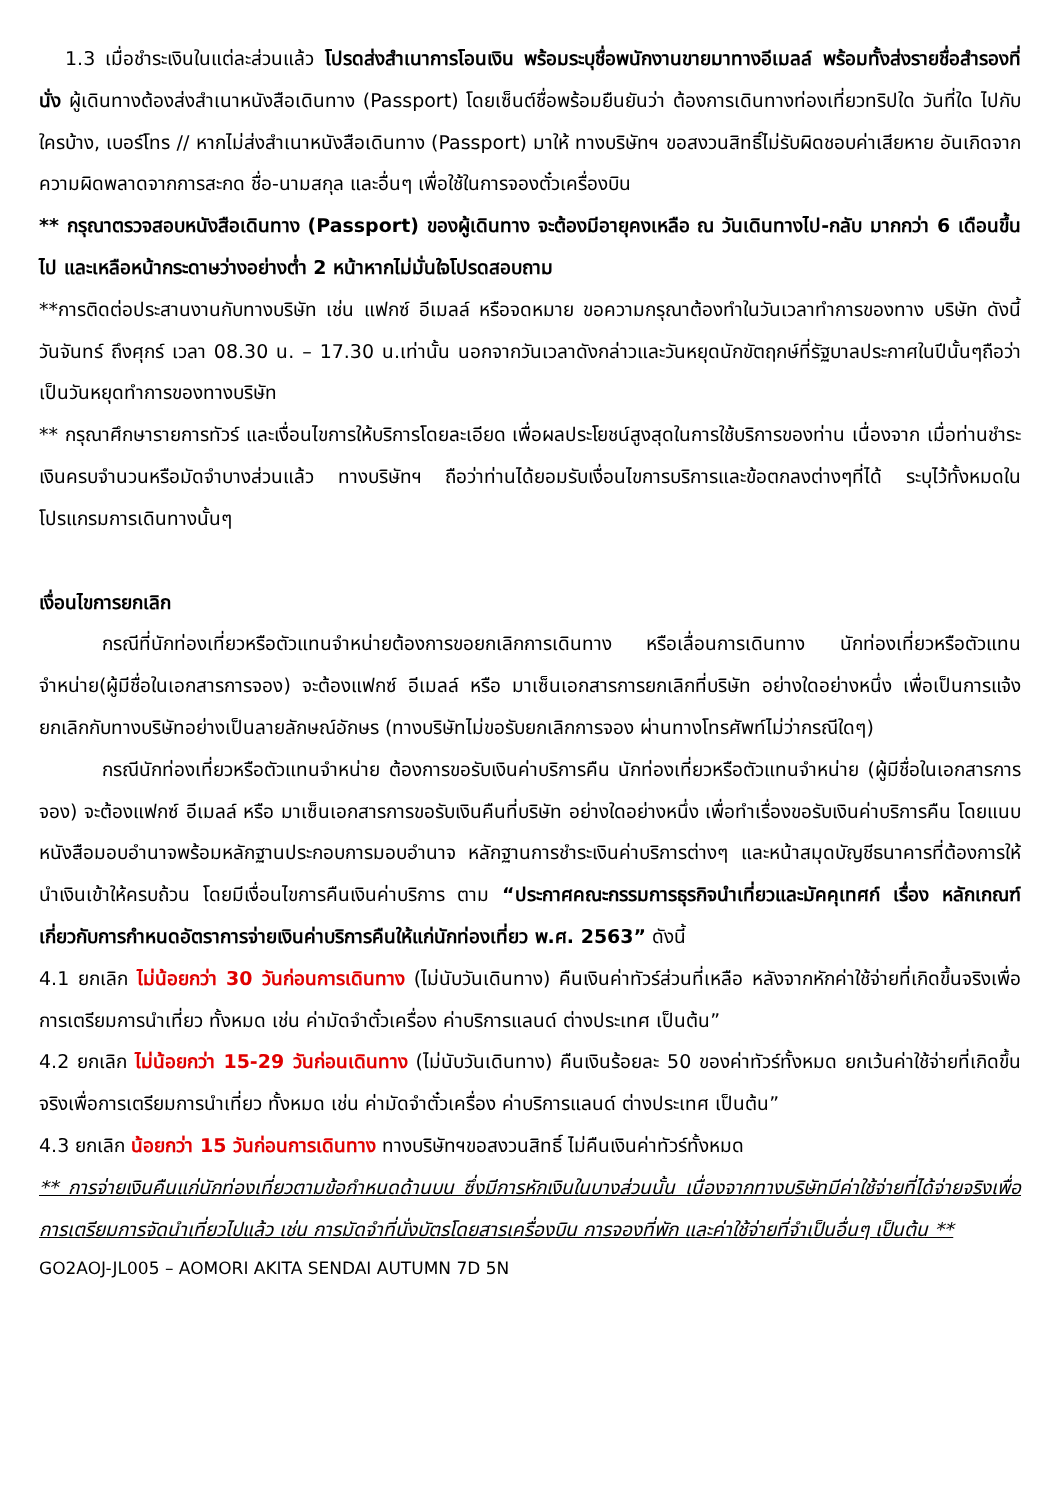1.3 เมื่อชำระเงินในแต่ละส่วนแล้ว โปรดส่งสำเนาการโอนเงิน พร้อมระบุชื่อพนักงานขายมาทางอีเมลล์ พร้อมทั้งส่งรายชื่อสำรองที่นั่ง ผู้เดินทางต้องส่งสำเนาหนังสือเดินทาง (Passport) โดยเซ็นต์ชื่อพร้อมยืนยันว่า ต้องการเดินทางท่องเที่ยวทริปใด วันที่ใด ไปกับใครบ้าง, เบอร์โทร // หากไม่ส่งสำเนาหนังสือเดินทาง (Passport) มาให้ ทางบริษัทฯ ขอสงวนสิทธิ์ไม่รับผิดชอบค่าเสียหาย อันเกิดจากความผิดพลาดจากการสะกด ชื่อ-นามสกุล และอื่นๆ เพื่อใช้ในการจองตั๋วเครื่องบิน
** กรุณาตรวจสอบหนังสือเดินทาง (Passport) ของผู้เดินทาง จะต้องมีอายุคงเหลือ ณ วันเดินทางไป-กลับ มากกว่า 6 เดือนขึ้นไป และเหลือหน้ากระดาษว่างอย่างต่ำ 2 หน้าหากไม่มั่นใจโปรดสอบถาม
**การติดต่อประสานงานกับทางบริษัท เช่น แฟกซ์ อีเมลล์ หรือจดหมาย ขอความกรุณาต้องทำในวันเวลาทำการของทาง บริษัท ดังนี้ วันจันทร์ ถึงศุกร์ เวลา 08.30 น. – 17.30 น.เท่านั้น นอกจากวันเวลาดังกล่าวและวันหยุดนักขัตฤกษ์ที่รัฐบาลประกาศในปีนั้นๆถือว่าเป็นวันหยุดทำการของทางบริษัท
** กรุณาศึกษารายการทัวร์ และเงื่อนไขการให้บริการโดยละเอียด เพื่อผลประโยชน์สูงสุดในการใช้บริการของท่าน เนื่องจาก เมื่อท่านชำระเงินครบจำนวนหรือมัดจำบางส่วนแล้ว ทางบริษัทฯ ถือว่าท่านได้ยอมรับเงื่อนไขการบริการและข้อตกลงต่างๆที่ได้ ระบุไว้ทั้งหมดในโปรแกรมการเดินทางนั้นๆ
เงื่อนไขการยกเลิก
กรณีที่นักท่องเที่ยวหรือตัวแทนจำหน่ายต้องการขอยกเลิกการเดินทาง หรือเลื่อนการเดินทาง นักท่องเที่ยวหรือตัวแทนจำหน่าย(ผู้มีชื่อในเอกสารการจอง) จะต้องแฟกซ์ อีเมลล์ หรือ มาเซ็นเอกสารการยกเลิกที่บริษัท อย่างใดอย่างหนึ่ง เพื่อเป็นการแจ้งยกเลิกกับทางบริษัทอย่างเป็นลายลักษณ์อักษร (ทางบริษัทไม่ขอรับยกเลิกการจอง ผ่านทางโทรศัพท์ไม่ว่ากรณีใดๆ)
กรณีนักท่องเที่ยวหรือตัวแทนจำหน่าย ต้องการขอรับเงินค่าบริการคืน นักท่องเที่ยวหรือตัวแทนจำหน่าย (ผู้มีชื่อในเอกสารการจอง) จะต้องแฟกซ์ อีเมลล์ หรือ มาเซ็นเอกสารการขอรับเงินคืนที่บริษัท อย่างใดอย่างหนึ่ง เพื่อทำเรื่องขอรับเงินค่าบริการคืน โดยแนบหนังสือมอบอำนาจพร้อมหลักฐานประกอบการมอบอำนาจ หลักฐานการชำระเงินค่าบริการต่างๆ และหน้าสมุดบัญชีธนาคารที่ต้องการให้นำเงินเข้าให้ครบถ้วน โดยมีเงื่อนไขการคืนเงินค่าบริการ ตาม “ประกาศคณะกรรมการธุรกิจนำเที่ยวและมัคคุเทศก์ เรื่อง หลักเกณฑ์เกี่ยวกับการกำหนดอัตราการจ่ายเงินค่าบริการคืนให้แก่นักท่องเที่ยว พ.ศ. 2563” ดังนี้
4.1 ยกเลิก ไม่น้อยกว่า 30 วันก่อนการเดินทาง (ไม่นับวันเดินทาง) คืนเงินค่าทัวร์ส่วนที่เหลือ หลังจากหักค่าใช้จ่ายที่เกิดขึ้นจริงเพื่อการเตรียมการนำเที่ยว ทั้งหมด เช่น ค่ามัดจำตั๋วเครื่อง ค่าบริการแลนด์ ต่างประเทศ เป็นต้น”
4.2 ยกเลิก ไม่น้อยกว่า 15-29 วันก่อนเดินทาง (ไม่นับวันเดินทาง) คืนเงินร้อยละ 50 ของค่าทัวร์ทั้งหมด ยกเว้นค่าใช้จ่ายที่เกิดขึ้นจริงเพื่อการเตรียมการนำเที่ยว ทั้งหมด เช่น ค่ามัดจำตั๋วเครื่อง ค่าบริการแลนด์ ต่างประเทศ เป็นต้น”
4.3 ยกเลิก น้อยกว่า 15 วันก่อนการเดินทาง ทางบริษัทฯขอสงวนสิทธิ์ ไม่คืนเงินค่าทัวร์ทั้งหมด
** การจ่ายเงินคืนแก่นักท่องเที่ยวตามข้อกำหนดด้านบน ซึ่งมีการหักเงินในบางส่วนนั้น เนื่องจากทางบริษัทมีค่าใช้จ่ายที่ได้จ่ายจริงเพื่อการเตรียมการจัดนำเที่ยวไปแล้ว เช่น การมัดจำที่นั่งบัตรโดยสารเครื่องบิน การจองที่พัก และค่าใช้จ่ายที่จำเป็นอื่นๆ เป็นต้น **
GO2AOJ-JL005 – AOMORI AKITA SENDAI AUTUMN 7D 5N